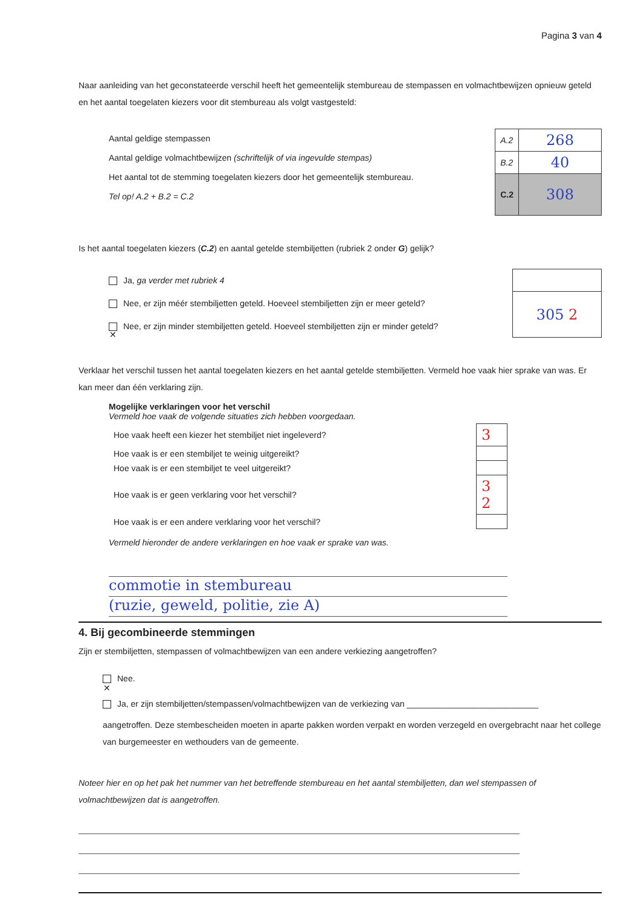Pagina 3 van 4
Naar aanleiding van het geconstateerde verschil heeft het gemeentelijk stembureau de stempassen en volmachtbewijzen opnieuw geteld en het aantal toegelaten kiezers voor dit stembureau als volgt vastgesteld:
Aantal geldige stempassen
Aantal geldige volmachtbewijzen (schriftelijk of via ingevulde stempas)
Het aantal tot de stemming toegelaten kiezers door het gemeentelijk stembureau.
Tel op! A.2 + B.2 = C.2
| A.2 | 268 |
| B.2 | 40 |
| C.2 | 308 |
Is het aantal toegelaten kiezers (C.2) en aantal getelde stembiljetten (rubriek 2 onder G) gelijk?
Ja, ga verder met rubriek 4
Nee, er zijn méér stembiljetten geteld. Hoeveel stembiljetten zijn er meer geteld?
✕ Nee, er zijn minder stembiljetten geteld. Hoeveel stembiljetten zijn er minder geteld?
| 305 2 |
Verklaar het verschil tussen het aantal toegelaten kiezers en het aantal getelde stembiljetten. Vermeld hoe vaak hier sprake van was. Er kan meer dan één verklaring zijn.
Mogelijke verklaringen voor het verschil
Vermeld hoe vaak de volgende situaties zich hebben voorgedaan.
| Hoe vaak heeft een kiezer het stembiljet niet ingeleverd? | 3 |
| Hoe vaak is er een stembiljet te weinig uitgereikt? | |
| Hoe vaak is er een stembiljet te veel uitgereikt? | |
| Hoe vaak is er geen verklaring voor het verschil? | 3 2 |
| Hoe vaak is er een andere verklaring voor het verschil? | |
Vermeld hieronder de andere verklaringen en hoe vaak er sprake van was.
commotie in stembureau
(ruzie, geweld, politie, zie A)
4. Bij gecombineerde stemmingen
Zijn er stembiljetten, stempassen of volmachtbewijzen van een andere verkiezing aangetroffen?
✕ Nee.
Ja, er zijn stembiljetten/stempassen/volmachtbewijzen van de verkiezing van ____________________________
aangetroffen. Deze stembescheiden moeten in aparte pakken worden verpakt en worden verzegeld en overgebracht naar het college van burgemeester en wethouders van de gemeente.
Noteer hier en op het pak het nummer van het betreffende stembureau en het aantal stembiljetten, dan wel stempassen of volmachtbewijzen dat is aangetroffen.